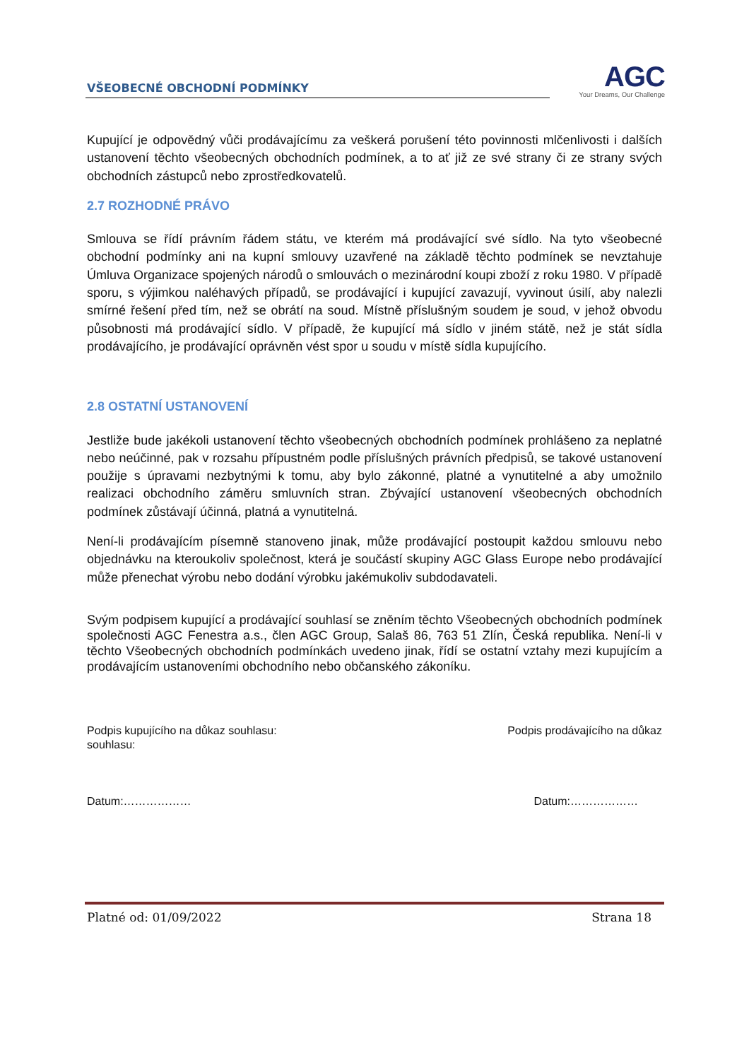VŠEOBECNÉ OBCHODNÍ PODMÍNKY
AGC
Your Dreams, Our Challenge
Kupující je odpovědný vůči prodávajícímu za veškerá porušení této povinnosti mlčenlivosti i dalších ustanovení těchto všeobecných obchodních podmínek, a to ať již ze své strany či ze strany svých obchodních zástupců nebo zprostředkovatelů.
2.7 ROZHODNÉ PRÁVO
Smlouva se řídí právním řádem státu, ve kterém má prodávající své sídlo. Na tyto všeobecné obchodní podmínky ani na kupní smlouvy uzavřené na základě těchto podmínek se nevztahuje Úmluva Organizace spojených národů o smlouvách o mezinárodní koupi zboží z roku 1980. V případě sporu, s výjimkou naléhavých případů, se prodávající i kupující zavazují, vyvinout úsilí, aby nalezli smírné řešení před tím, než se obrátí na soud. Místně příslušným soudem je soud, v jehož obvodu působnosti má prodávající sídlo. V případě, že kupující má sídlo v jiném státě, než je stát sídla prodávajícího, je prodávající oprávněn vést spor u soudu v místě sídla kupujícího.
2.8 OSTATNÍ USTANOVENÍ
Jestliže bude jakékoli ustanovení těchto všeobecných obchodních podmínek prohlášeno za neplatné nebo neúčinné, pak v rozsahu přípustném podle příslušných právních předpisů, se takové ustanovení použije s úpravami nezbytnými k tomu, aby bylo zákonné, platné a vynutitelné a aby umožnilo realizaci obchodního záměru smluvních stran. Zbývající ustanovení všeobecných obchodních podmínek zůstávají účinná, platná a vynutitelná.
Není-li prodávajícím písemně stanoveno jinak, může prodávající postoupit každou smlouvu nebo objednávku na kteroukoliv společnost, která je součástí skupiny AGC Glass Europe nebo prodávající může přenechat výrobu nebo dodání výrobku jakémukoliv subdodavateli.
Svým podpisem kupující a prodávající souhlasí se zněním těchto Všeobecných obchodních podmínek společnosti AGC Fenestra a.s., člen AGC Group, Salaš 86, 763 51 Zlín, Česká republika. Není-li v těchto Všeobecných obchodních podmínkách uvedeno jinak, řídí se ostatní vztahy mezi kupujícím a prodávajícím ustanoveními obchodního nebo občanského zákoníku.
Podpis kupujícího na důkaz souhlasu:
souhlasu:
Podpis prodávajícího na důkaz
Datum:……………… Datum:………………
Platné od: 01/09/2022 Strana 18